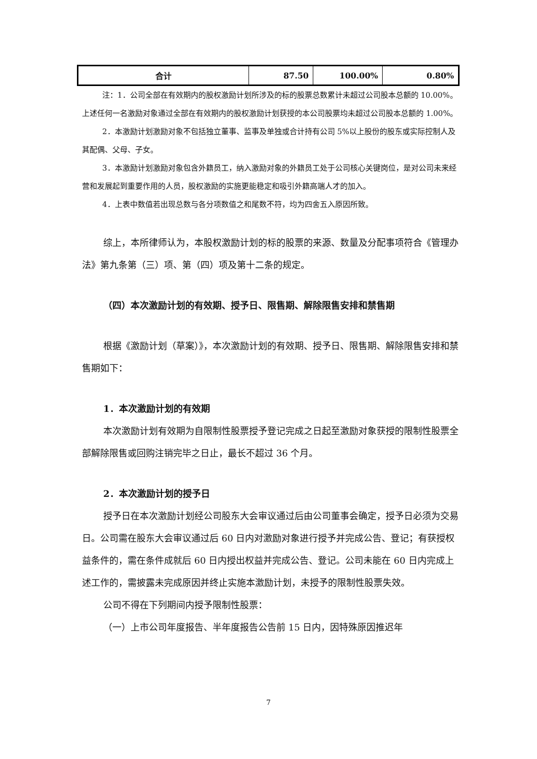| 合计 | 87.50 | 100.00% | 0.80% |
注：1．公司全部在有效期内的股权激励计划所涉及的标的股票总数累计未超过公司股本总额的 10.00%。上述任何一名激励对象通过全部在有效期内的股权激励计划获授的本公司股票均未超过公司股本总额的 1.00%。
2．本激励计划激励对象不包括独立董事、监事及单独或合计持有公司 5%以上股份的股东或实际控制人及其配偶、父母、子女。
3．本激励计划激励对象包含外籍员工，纳入激励对象的外籍员工处于公司核心关键岗位，是对公司未来经营和发展起到重要作用的人员，股权激励的实施更能稳定和吸引外籍高端人才的加入。
4．上表中数值若出现总数与各分项数值之和尾数不符，均为四舍五入原因所致。
综上，本所律师认为，本股权激励计划的标的股票的来源、数量及分配事项符合《管理办法》第九条第（三）项、第（四）项及第十二条的规定。
（四）本次激励计划的有效期、授予日、限售期、解除限售安排和禁售期
根据《激励计划（草案）》，本次激励计划的有效期、授予日、限售期、解除限售安排和禁售期如下：
1．本次激励计划的有效期
本次激励计划有效期为自限制性股票授予登记完成之日起至激励对象获授的限制性股票全部解除限售或回购注销完毕之日止，最长不超过 36 个月。
2．本次激励计划的授予日
授予日在本次激励计划经公司股东大会审议通过后由公司董事会确定，授予日必须为交易日。公司需在股东大会审议通过后 60 日内对激励对象进行授予并完成公告、登记；有获授权益条件的，需在条件成就后 60 日内授出权益并完成公告、登记。公司未能在 60 日内完成上述工作的，需披露未完成原因并终止实施本激励计划，未授予的限制性股票失效。
公司不得在下列期间内授予限制性股票：
（一）上市公司年度报告、半年度报告公告前 15 日内，因特殊原因推迟年
7